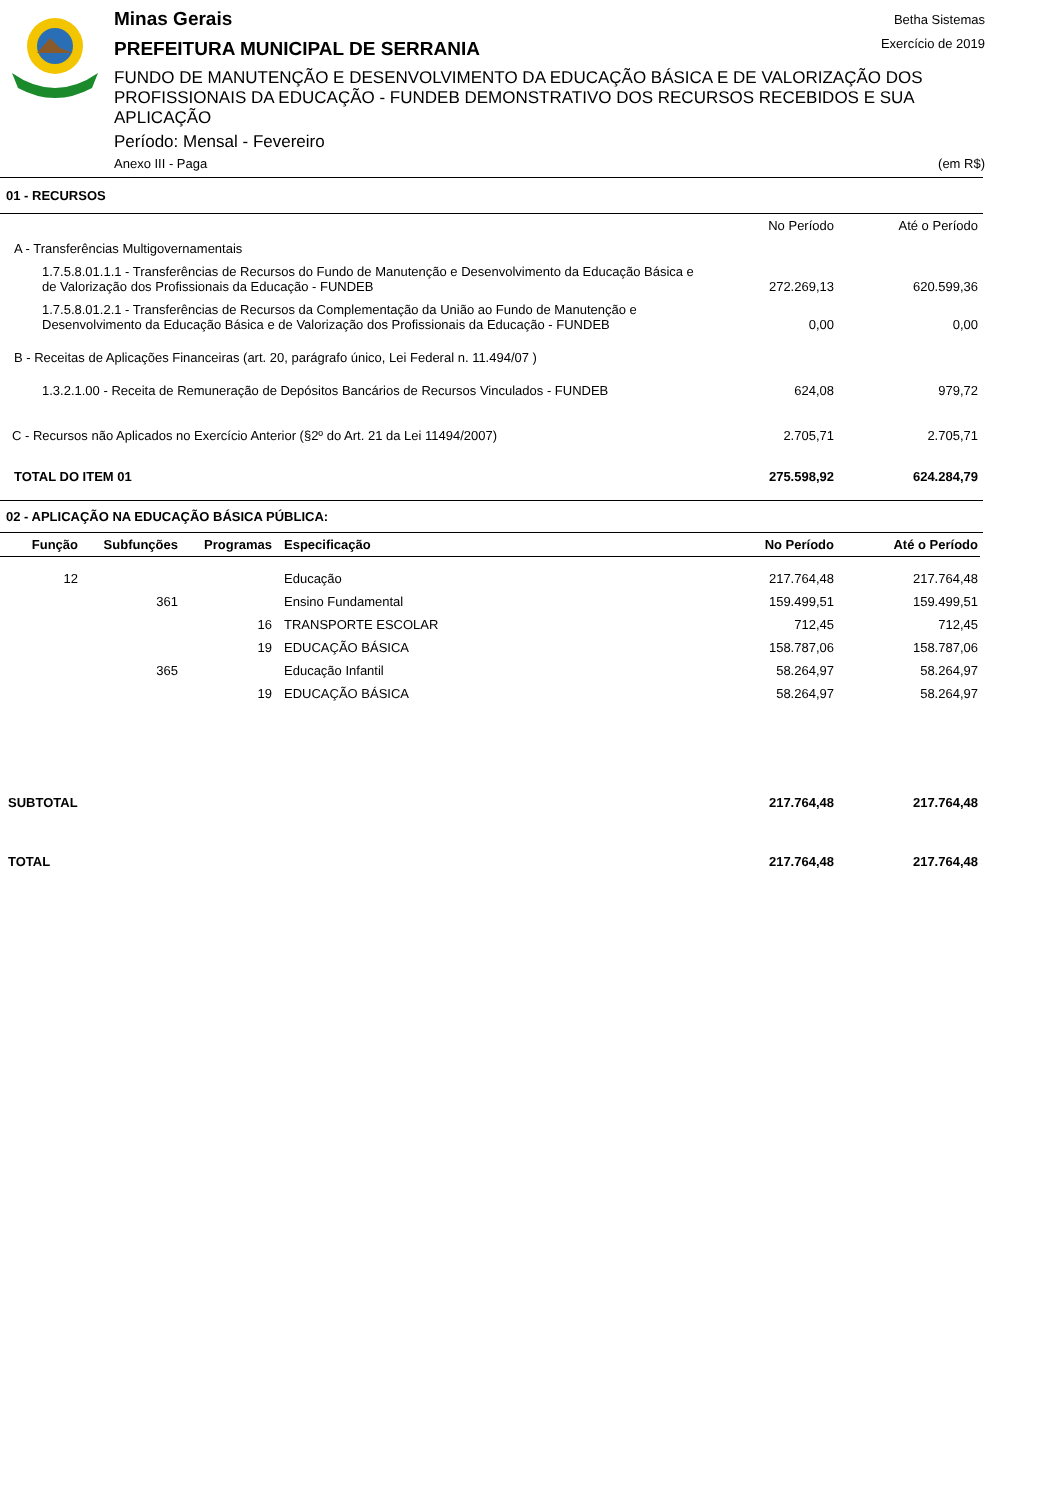Minas Gerais
PREFEITURA MUNICIPAL DE SERRANIA
FUNDO DE MANUTENÇÃO E DESENVOLVIMENTO DA EDUCAÇÃO BÁSICA E DE VALORIZAÇÃO DOS PROFISSIONAIS DA EDUCAÇÃO - FUNDEB DEMONSTRATIVO DOS RECURSOS RECEBIDOS E SUA APLICAÇÃO
Período: Mensal - Fevereiro
Anexo III - Paga (em R$)
Betha Sistemas
Exercício de 2019
01 - RECURSOS
| | No Período | Até o Período |
| A - Transferências Multigovernamentais | | |
| 1.7.5.8.01.1.1 - Transferências de Recursos do Fundo de Manutenção e Desenvolvimento da Educação Básica e de Valorização dos Profissionais da Educação - FUNDEB | 272.269,13 | 620.599,36 |
| 1.7.5.8.01.2.1 - Transferências de Recursos da Complementação da União ao Fundo de Manutenção e Desenvolvimento da Educação Básica e de Valorização dos Profissionais da Educação - FUNDEB | 0,00 | 0,00 |
| B - Receitas de Aplicações Financeiras (art. 20, parágrafo único, Lei Federal n. 11.494/07 ) | | |
| 1.3.2.1.00 - Receita de Remuneração de Depósitos Bancários de Recursos Vinculados - FUNDEB | 624,08 | 979,72 |
| C - Recursos não Aplicados no Exercício Anterior (§2º do Art. 21 da Lei 11494/2007) | 2.705,71 | 2.705,71 |
| TOTAL DO ITEM 01 | 275.598,92 | 624.284,79 |
02 - APLICAÇÃO NA EDUCAÇÃO BÁSICA PÚBLICA:
| Função | Subfunções | Programas | Especificação | No Período | Até o Período |
| --- | --- | --- | --- | --- | --- |
| 12 | | | Educação | 217.764,48 | 217.764,48 |
| | 361 | | Ensino Fundamental | 159.499,51 | 159.499,51 |
| | | 16 | TRANSPORTE ESCOLAR | 712,45 | 712,45 |
| | | 19 | EDUCAÇÃO BÁSICA | 158.787,06 | 158.787,06 |
| | 365 | | Educação Infantil | 58.264,97 | 58.264,97 |
| | | 19 | EDUCAÇÃO BÁSICA | 58.264,97 | 58.264,97 |
| SUBTOTAL | | | | 217.764,48 | 217.764,48 |
| TOTAL | | | | 217.764,48 | 217.764,48 |